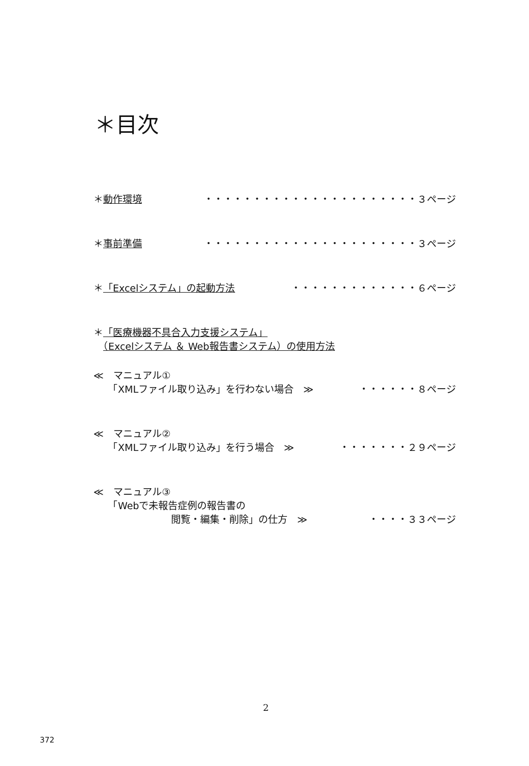＊目次
＊動作環境 ・・・・・・・・・・・・・・・・・・・・・・３ページ
＊事前準備 ・・・・・・・・・・・・・・・・・・・・・・３ページ
＊「Excelシステム」の起動方法 ・・・・・・・・・・・・・６ページ
＊「医療機器不具合入力支援システム」
　（Excelシステム ＆ Web報告書システム）の使用方法
≪　マニュアル①
　　「XMLファイル取り込み」を行わない場合　≫ ・・・・・・８ページ
≪　マニュアル②
　　「XMLファイル取り込み」を行う場合　≫ ・・・・・・・２９ページ
≪　マニュアル③
　　「Webで未報告症例の報告書の
　　　　　　　　閲覧・編集・削除」の仕方　≫ ・・・・３３ページ
2
372